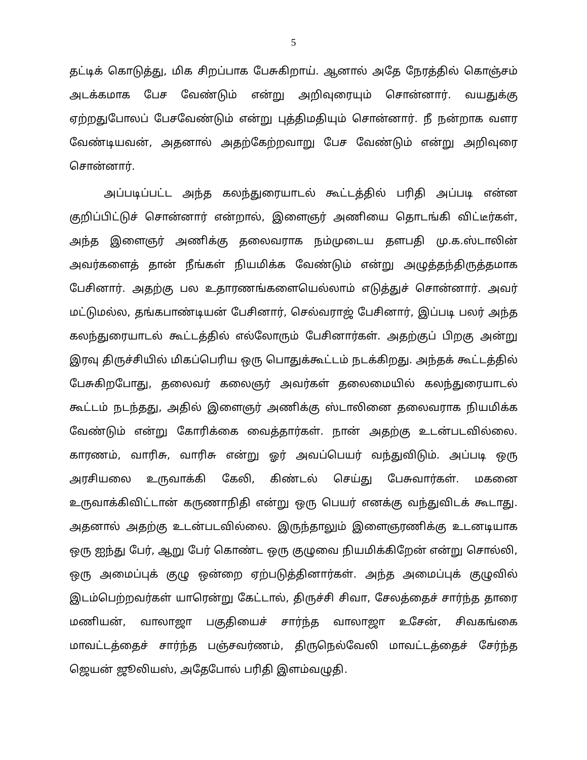5
தட்டிக் கொடுத்து, மிக சிறப்பாக பேசுகிறாய். ஆனால் அதே நேரத்தில் கொஞ்சம் அடக்கமாக பேச வேண்டும் என்று அறிவுரையும் சொன்னார். வயதுக்கு ஏற்றதுபோலப் பேசவேண்டும் என்று புத்திமதியும் சொன்னார். நீ நன்றாக வளர வேண்டியவன், அதனால் அதற்கேற்றவாறு பேச வேண்டும் என்று அறிவுரை சொன்னார்.
அப்படிப்பட்ட அந்த கலந்துரையாடல் கூட்டத்தில் பரிதி அப்படி என்ன குறிப்பிட்டுச் சொன்னார் என்றால், இளைஞர் அணியை தொடங்கி விட்டீர்கள், அந்த இளைஞர் அணிக்கு தலைவராக நம்முடைய தளபதி மு.க.ஸ்டாலின் அவர்களைத் தான் நீங்கள் நியமிக்க வேண்டும் என்று அழுத்தந்திருத்தமாக பேசினார். அதற்கு பல உதாரணங்களையெல்லாம் எடுத்துச் சொன்னார். அவர் மட்டுமல்ல, தங்கபாண்டியன் பேசினார், செல்வராஜ் பேசினார், இப்படி பலர் அந்த கலந்துரையாடல் கூட்டத்தில் எல்லோரும் பேசினார்கள். அதற்குப் பிறகு அன்று இரவு திருச்சியில் மிகப்பெரிய ஒரு பொதுக்கூட்டம் நடக்கிறது. அந்தக் கூட்டத்தில் பேசுகிறபோது, தலைவர் கலைஞர் அவர்கள் தலைமையில் கலந்துரையாடல் கூட்டம் நடந்தது, அதில் இளைஞர் அணிக்கு ஸ்டாலினை தலைவராக நியமிக்க வேண்டும் என்று கோரிக்கை வைத்தார்கள். நான் அதற்கு உடன்படவில்லை. காரணம், வாரிசு, வாரிசு என்று ஓர் அவப்பெயர் வந்துவிடும். அப்படி ஒரு அரசியலை உருவாக்கி கேலி, கிண்டல் செய்து பேசுவார்கள். மகனை உருவாக்கிவிட்டான் கருணாநிதி என்று ஒரு பெயர் எனக்கு வந்துவிடக் கூடாது. அதனால் அதற்கு உடன்படவில்லை. இருந்தாலும் இளைஞரணிக்கு உடனடியாக ஒரு ஐந்து பேர், ஆறு பேர் கொண்ட ஒரு குழுவை நியமிக்கிறேன் என்று சொல்லி, ஒரு அமைப்புக் குழு ஒன்றை ஏற்படுத்தினார்கள். அந்த அமைப்புக் குழுவில் இடம்பெற்றவர்கள் யாரென்று கேட்டால், திருச்சி சிவா, சேலத்தைச் சார்ந்த தாரை மணியன், வாலாஜா பகுதியைச் சார்ந்த வாலாஜா உசேன், சிவகங்கை மாவட்டத்தைச் சார்ந்த பஞ்சவர்ணம், திருநெல்வேலி மாவட்டத்தைச் சேர்ந்த ஜெயன் ஜூலியஸ், அதேபோல் பரிதி இளம்வழுதி.